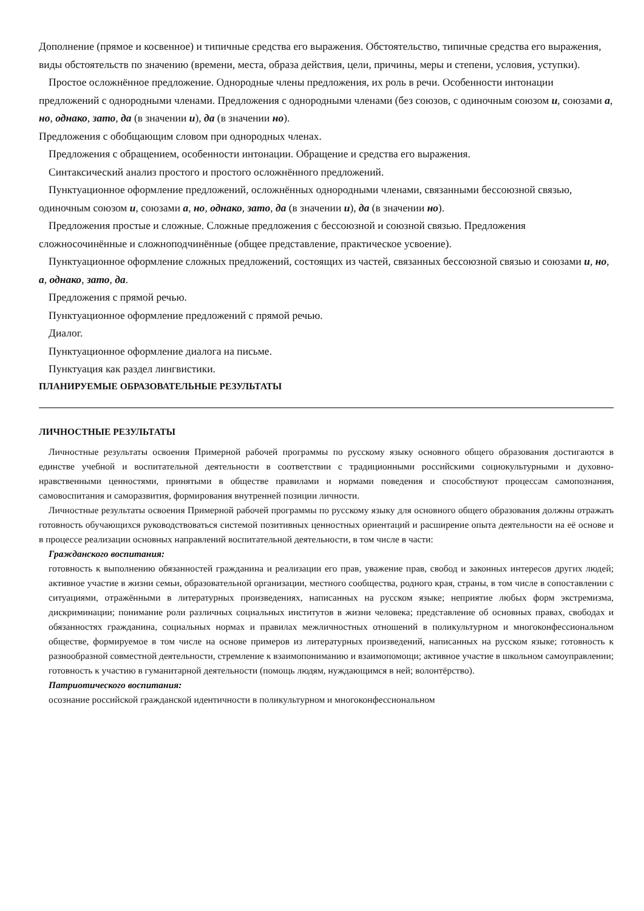Дополнение (прямое и косвенное) и типичные средства его выражения. Обстоятельство, типичные средства его выражения, виды обстоятельств по значению (времени, места, образа действия, цели, причины, меры и степени, условия, уступки).
Простое осложнённое предложение. Однородные члены предложения, их роль в речи. Особенности интонации предложений с однородными членами. Предложения с однородными членами (без союзов, с одиночным союзом и, союзами а, но, однако, зато, да (в значении и), да (в значении но).
Предложения с обобщающим словом при однородных членах.
Предложения с обращением, особенности интонации. Обращение и средства его выражения.
Синтаксический анализ простого и простого осложнённого предложений.
Пунктуационное оформление предложений, осложнённых однородными членами, связанными бессоюзной связью, одиночным союзом и, союзами а, но, однако, зато, да (в значении и), да (в значении но).
Предложения простые и сложные. Сложные предложения с бессоюзной и союзной связью. Предложения сложносочинённые и сложноподчинённые (общее представление, практическое усвоение).
Пунктуационное оформление сложных предложений, состоящих из частей, связанных бессоюзной связью и союзами и, но, а, однако, зато, да.
Предложения с прямой речью.
Пунктуационное оформление предложений с прямой речью.
Диалог.
Пунктуационное оформление диалога на письме.
Пунктуация как раздел лингвистики.
ПЛАНИРУЕМЫЕ ОБРАЗОВАТЕЛЬНЫЕ РЕЗУЛЬТАТЫ
ЛИЧНОСТНЫЕ РЕЗУЛЬТАТЫ
Личностные результаты освоения Примерной рабочей программы по русскому языку основного общего образования достигаются в единстве учебной и воспитательной деятельности в соответствии с традиционными российскими социокультурными и духовно-нравственными ценностями, принятыми в обществе правилами и нормами поведения и способствуют процессам самопознания, самовоспитания и саморазвития, формирования внутренней позиции личности.
Личностные результаты освоения Примерной рабочей программы по русскому языку для основного общего образования должны отражать готовность обучающихся руководствоваться системой позитивных ценностных ориентаций и расширение опыта деятельности на её основе и в процессе реализации основных направлений воспитательной деятельности, в том числе в части:
Гражданского воспитания:
готовность к выполнению обязанностей гражданина и реализации его прав, уважение прав, свобод и законных интересов других людей; активное участие в жизни семьи, образовательной организации, местного сообщества, родного края, страны, в том числе в сопоставлении с ситуациями, отражёнными в литературных произведениях, написанных на русском языке; неприятие любых форм экстремизма, дискриминации; понимание роли различных социальных институтов в жизни человека; представление об основных правах, свободах и обязанностях гражданина, социальных нормах и правилах межличностных отношений в поликультурном и многоконфессиональном обществе, формируемое в том числе на основе примеров из литературных произведений, написанных на русском языке; готовность к разнообразной совместной деятельности, стремление к взаимопониманию и взаимопомощи; активное участие в школьном самоуправлении; готовность к участию в гуманитарной деятельности (помощь людям, нуждающимся в ней; волонтёрство).
Патриотического воспитания:
осознание российской гражданской идентичности в поликультурном и многоконфессиональном